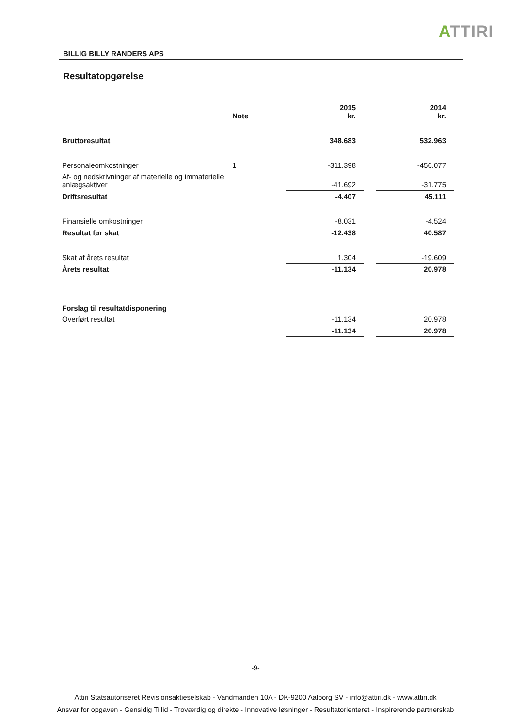ATTIRI
BILLIG BILLY RANDERS APS
Resultatopgørelse
| | Note | 2015 kr. | | 2014 kr. |
| --- | --- | --- | --- | --- |
| Bruttoresultat | | 348.683 | | 532.963 |
| Personaleomkostninger | 1 | -311.398 | | -456.077 |
| Af- og nedskrivninger af materielle og immaterielle anlægsaktiver | | -41.692 | | -31.775 |
| Driftsresultat | | -4.407 | | 45.111 |
| Finansielle omkostninger | | -8.031 | | -4.524 |
| Resultat før skat | | -12.438 | | 40.587 |
| Skat af årets resultat | | 1.304 | | -19.609 |
| Årets resultat | | -11.134 | | 20.978 |
| Forslag til resultatdisponering | | | | |
| Overført resultat | | -11.134 | | 20.978 |
| | | -11.134 | | 20.978 |
-9-
Attiri Statsautoriseret Revisionsaktieselskab - Vandmanden 10A - DK-9200 Aalborg SV - info@attiri.dk - www.attiri.dk
Ansvar for opgaven - Gensidig Tillid - Troværdig og direkte - Innovative løsninger - Resultatorienteret - Inspirerende partnerskab